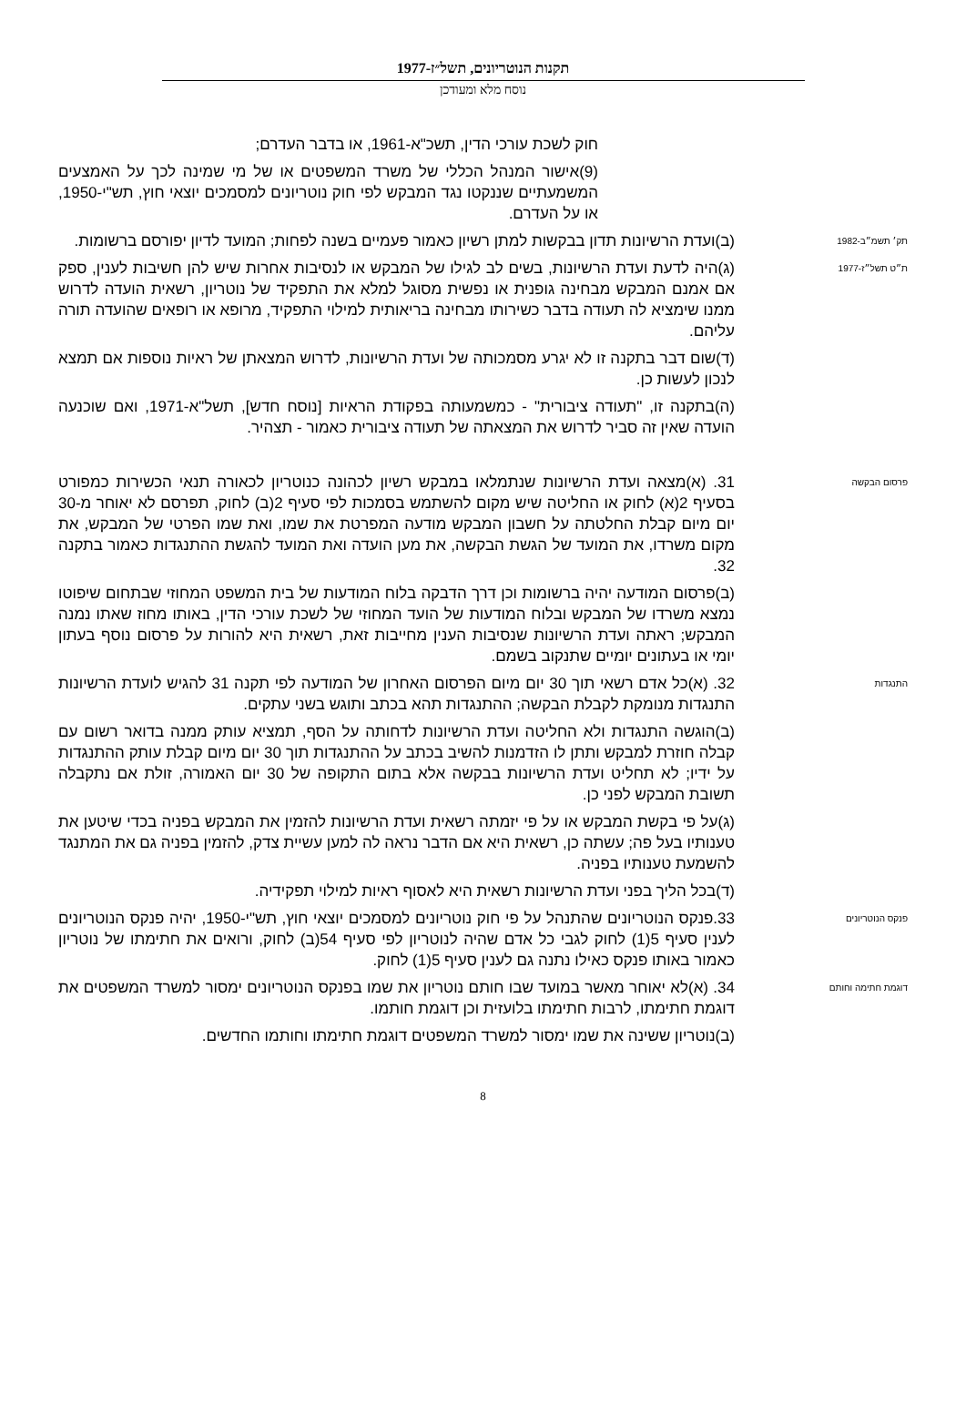תקנות הנוטריונים, תשל״ז-1977
נוסח מלא ומעודכן
חוק לשכת עורכי הדין, תשכ"א-1961, או בדבר העדרם;
(9)אישור המנהל הכללי של משרד המשפטים או של מי שמינה לכך על האמצעים המשמעתיים שננקטו נגד המבקש לפי חוק נוטריונים למסמכים יוצאי חוץ, תש"י-1950, או על העדרם.
תק׳ תשמ״ב-1982
(ב)ועדת הרשיונות תדון בבקשות למתן רשיון כאמור פעמיים בשנה לפחות; המועד לדיון יפורסם ברשומות.
ת״ט תשל״ז-1977
(ג)היה לדעת ועדת הרשיונות, בשים לב לגילו של המבקש או לנסיבות אחרות שיש להן חשיבות לענין, ספק אם אמנם המבקש מבחינה גופנית או נפשית מסוגל למלא את התפקיד של נוטריון, רשאית הועדה לדרוש ממנו שימציא לה תעודה בדבר כשירותו מבחינה בריאותית למילוי התפקיד, מרופא או רופאים שהועדה תורה עליהם.
(ד)שום דבר בתקנה זו לא יגרע מסמכותה של ועדת הרשיונות, לדרוש המצאתן של ראיות נוספות אם תמצא לנכון לעשות כן.
(ה)בתקנה זו, "תעודה ציבורית" - כמשמעותה בפקודת הראיות [נוסח חדש], תשל"א-1971, ואם שוכנעה הועדה שאין זה סביר לדרוש את המצאתה של תעודה ציבורית כאמור - תצהיר.
פרסום הבקשה
31. (א)מצאה ועדת הרשיונות שנתמלאו במבקש רשיון לכהונה כנוטריון לכאורה תנאי הכשירות כמפורט בסעיף 2(א) לחוק או החליטה שיש מקום להשתמש בסמכות לפי סעיף 2(ב) לחוק, תפרסם לא יאוחר מ-30 יום מיום קבלת החלטתה על חשבון המבקש מודעה המפרטת את שמו, ואת שמו הפרטי של המבקש, את מקום משרדו, את המועד של הגשת הבקשה, את מען הועדה ואת המועד להגשת ההתנגדות כאמור בתקנה 32.
(ב)פרסום המודעה יהיה ברשומות וכן דרך הדבקה בלוח המודעות של בית המשפט המחוזי שבתחום שיפוטו נמצא משרדו של המבקש ובלוח המודעות של הועד המחוזי של לשכת עורכי הדין, באותו מחוז שאתו נמנה המבקש; ראתה ועדת הרשיונות שנסיבות הענין מחייבות זאת, רשאית היא להורות על פרסום נוסף בעתון יומי או בעתונים יומיים שתנקוב בשמם.
התנגדות
32. (א)כל אדם רשאי תוך 30 יום מיום הפרסום האחרון של המודעה לפי תקנה 31 להגיש לועדת הרשיונות התנגדות מנומקת לקבלת הבקשה; ההתנגדות תהא בכתב ותוגש בשני עתקים.
(ב)הוגשה התנגדות ולא החליטה ועדת הרשיונות לדחותה על הסף, תמציא עותק ממנה בדואר רשום עם קבלה חוזרת למבקש ותתן לו הזדמנות להשיב בכתב על ההתנגדות תוך 30 יום מיום קבלת עותק ההתנגדות על ידיו; לא תחליט ועדת הרשיונות בבקשה אלא בתום התקופה של 30 יום האמורה, זולת אם נתקבלה תשובת המבקש לפני כן.
(ג)על פי בקשת המבקש או על פי יזמתה רשאית ועדת הרשיונות להזמין את המבקש בפניה בכדי שיטען את טענותיו בעל פה; עשתה כן, רשאית היא אם הדבר נראה לה למען עשיית צדק, להזמין בפניה גם את המתנגד להשמעת טענותיו בפניה.
(ד)בכל הליך בפני ועדת הרשיונות רשאית היא לאסוף ראיות למילוי תפקידיה.
פנקס הנוטריונים
33.פנקס הנוטריונים שהתנהל על פי חוק נוטריונים למסמכים יוצאי חוץ, תש"י-1950, יהיה פנקס הנוטריונים לענין סעיף 5(1) לחוק לגבי כל אדם שהיה לנוטריון לפי סעיף 54(ב) לחוק, ורואים את חתימתו של נוטריון כאמור באותו פנקס כאילו נתנה גם לענין סעיף 5(1) לחוק.
דוגמת חתימה וחותם
34. (א)לא יאוחר מאשר במועד שבו חותם נוטריון את שמו בפנקס הנוטריונים ימסור למשרד המשפטים את דוגמת חתימתו, לרבות חתימתו בלועזית וכן דוגמת חותמו.
(ב)נוטריון ששינה את שמו ימסור למשרד המשפטים דוגמת חתימתו וחותמו החדשים.
8